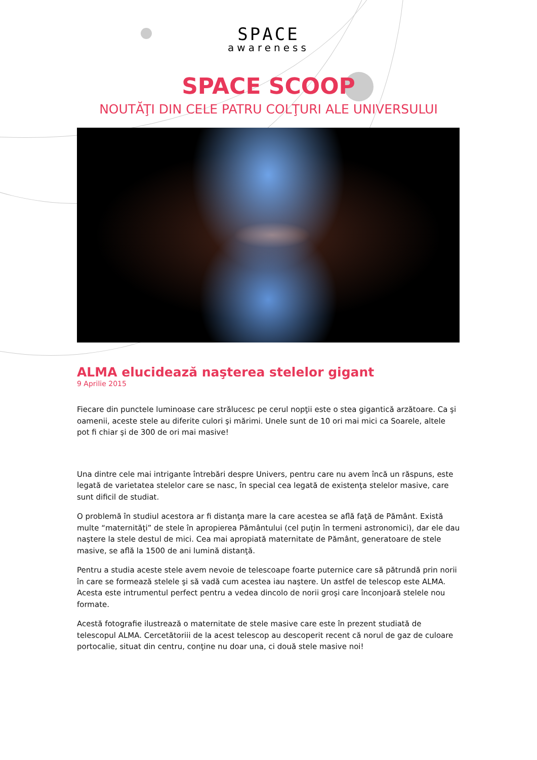SPACE
awareness
SPACE SCOOP
NOUTĂŢI DIN CELE PATRU COLŢURI ALE UNIVERSULUI
ALMA elucidează naşterea stelelor gigant
9 Aprilie 2015
Fiecare din punctele luminoase care strălucesc pe cerul nopţii este o stea gigantică arzătoare. Ca şi oamenii, aceste stele au diferite culori şi mărimi. Unele sunt de 10 ori mai mici ca Soarele, altele pot fi chiar şi de 300 de ori mai masive!
Una dintre cele mai intrigante întrebări despre Univers, pentru care nu avem încă un răspuns, este legată de varietatea stelelor care se nasc, în special cea legată de existenţa stelelor masive, care sunt dificil de studiat.
O problemă în studiul acestora ar fi distanţa mare la care acestea se află faţă de Pământ. Există multe “maternităţi” de stele în apropierea Pământului (cel puţin în termeni astronomici), dar ele dau naştere la stele destul de mici. Cea mai apropiată maternitate de Pământ, generatoare de stele masive, se află la 1500 de ani lumină distanţă.
Pentru a studia aceste stele avem nevoie de telescoape foarte puternice care să pătrundă prin norii în care se formează stelele şi să vadă cum acestea iau naştere. Un astfel de telescop este ALMA. Acesta este intrumentul perfect pentru a vedea dincolo de norii groşi care înconjoară stelele nou formate.
Acestă fotografie ilustrează o maternitate de stele masive care este în prezent studiată de telescopul ALMA. Cercetătoriii de la acest telescop au descoperit recent că norul de gaz de culoare portocalie, situat din centru, conţine nu doar una, ci două stele masive noi!